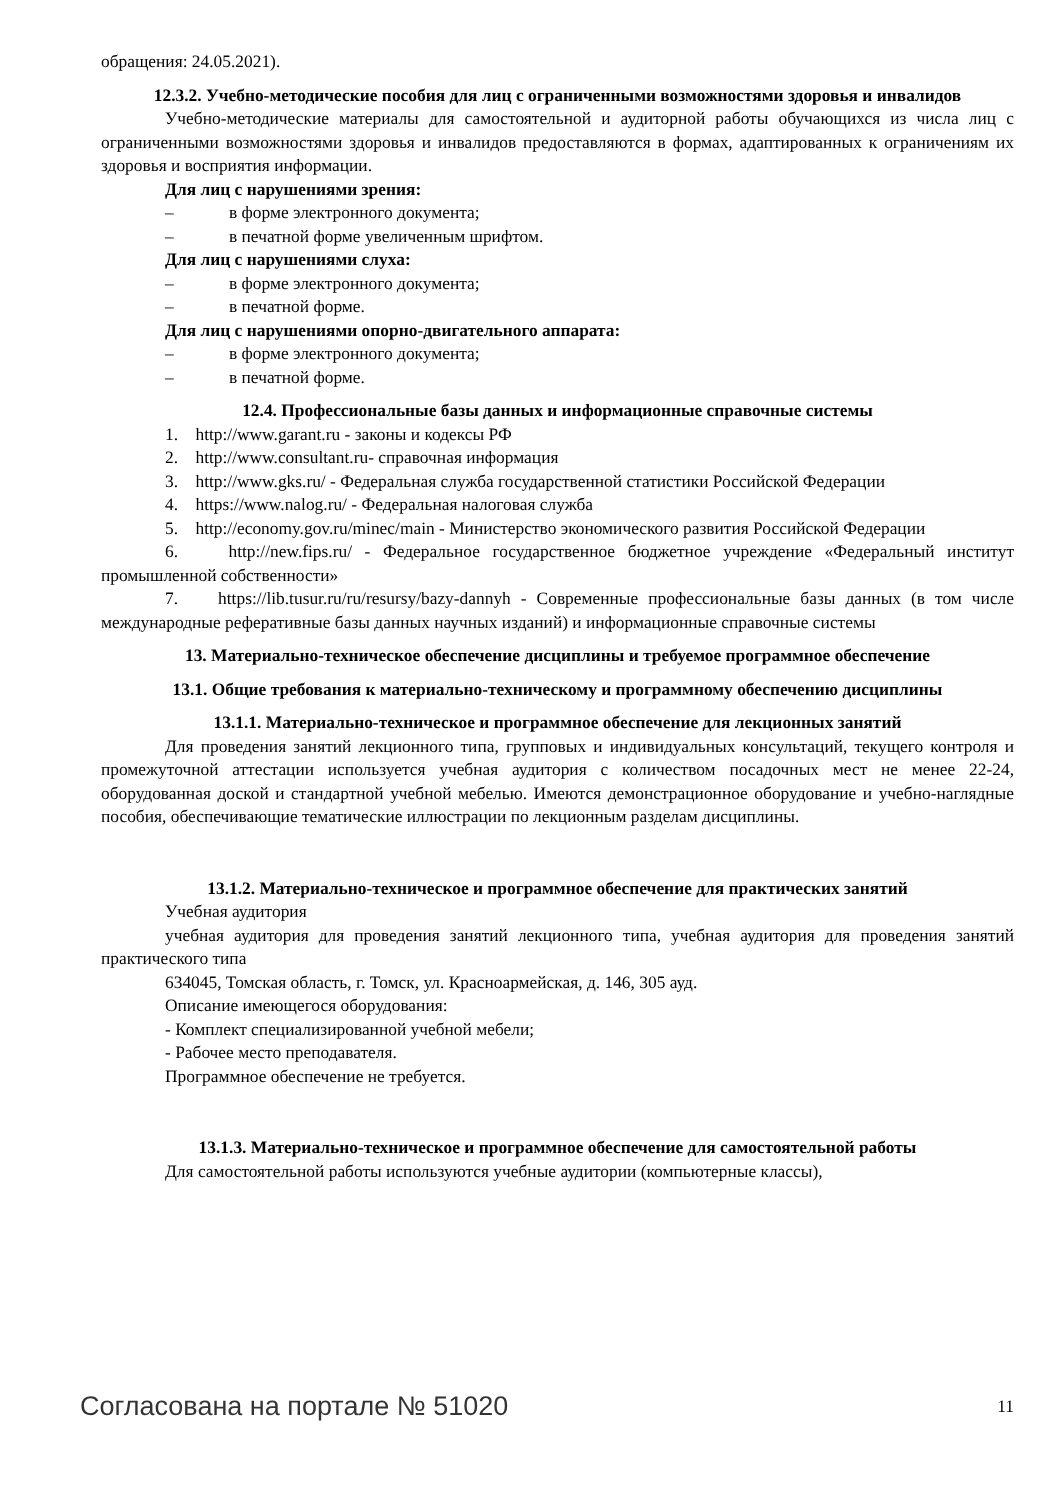обращения: 24.05.2021).
12.3.2. Учебно-методические пособия для лиц с ограниченными возможностями здоровья и инвалидов
Учебно-методические материалы для самостоятельной и аудиторной работы обучающихся из числа лиц с ограниченными возможностями здоровья и инвалидов предоставляются в формах, адаптированных к ограничениям их здоровья и восприятия информации.
Для лиц с нарушениями зрения:
– в форме электронного документа;
– в печатной форме увеличенным шрифтом.
Для лиц с нарушениями слуха:
– в форме электронного документа;
– в печатной форме.
Для лиц с нарушениями опорно-двигательного аппарата:
– в форме электронного документа;
– в печатной форме.
12.4. Профессиональные базы данных и информационные справочные системы
1. http://www.garant.ru - законы и кодексы РФ
2. http://www.consultant.ru- справочная информация
3. http://www.gks.ru/ - Федеральная служба государственной статистики Российской Федерации
4. https://www.nalog.ru/ - Федеральная налоговая служба
5. http://economy.gov.ru/minec/main - Министерство экономического развития Российской Федерации
6. http://new.fips.ru/ - Федеральное государственное бюджетное учреждение «Федеральный институт промышленной собственности»
7. https://lib.tusur.ru/ru/resursy/bazy-dannyh - Современные профессиональные базы данных (в том числе международные реферативные базы данных научных изданий) и информационные справочные системы
13. Материально-техническое обеспечение дисциплины и требуемое программное обеспечение
13.1. Общие требования к материально-техническому и программному обеспечению дисциплины
13.1.1. Материально-техническое и программное обеспечение для лекционных занятий
Для проведения занятий лекционного типа, групповых и индивидуальных консультаций, текущего контроля и промежуточной аттестации используется учебная аудитория с количеством посадочных мест не менее 22-24, оборудованная доской и стандартной учебной мебелью. Имеются демонстрационное оборудование и учебно-наглядные пособия, обеспечивающие тематические иллюстрации по лекционным разделам дисциплины.
13.1.2. Материально-техническое и программное обеспечение для практических занятий
Учебная аудитория
учебная аудитория для проведения занятий лекционного типа, учебная аудитория для проведения занятий практического типа
634045, Томская область, г. Томск, ул. Красноармейская, д. 146, 305 ауд.
Описание имеющегося оборудования:
- Комплект специализированной учебной мебели;
- Рабочее место преподавателя.
Программное обеспечение не требуется.
13.1.3. Материально-техническое и программное обеспечение для самостоятельной работы
Для самостоятельной работы используются учебные аудитории (компьютерные классы),
Согласована на портале № 51020 11